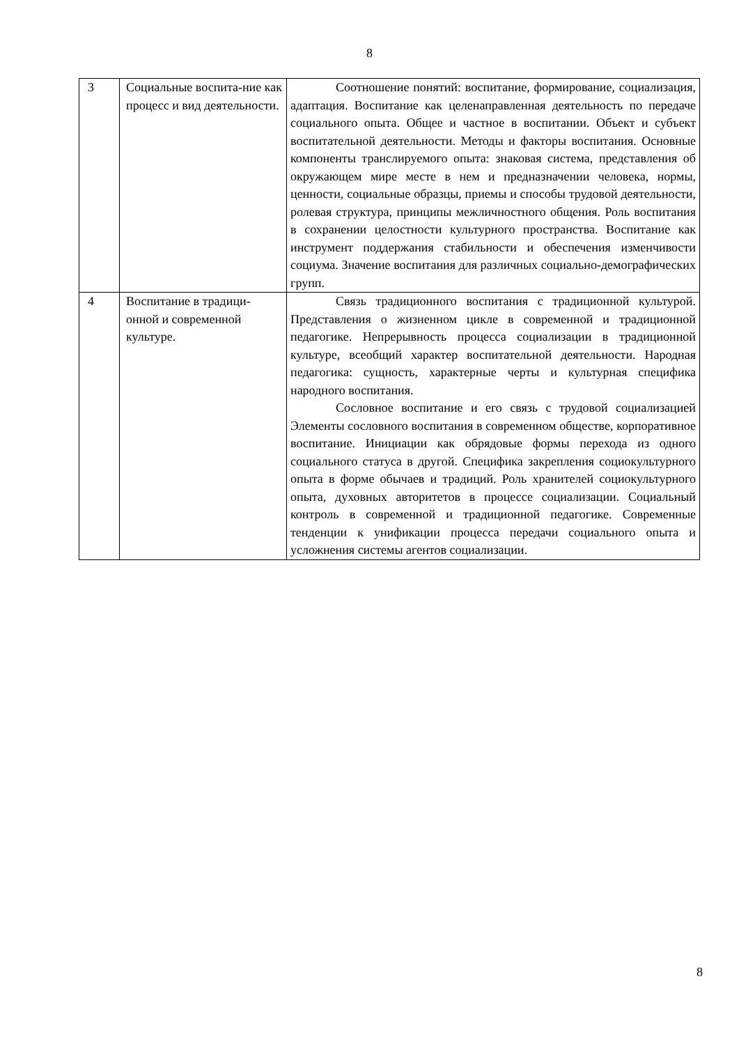8
| 3 | Социальные воспита-ние как процесс и вид деятельности. | Соотношение понятий: воспитание, формирование, социализация, адаптация. Воспитание как целенаправленная деятельность по передаче социального опыта. Общее и частное в воспитании. Объект и субъект воспитательной деятельности. Методы и факторы воспитания. Основные компоненты транслируемого опыта: знаковая система, представления об окружающем мире месте в нем и предназначении человека, нормы, ценности, социальные образцы, приемы и способы трудовой деятельности, ролевая структура, принципы межличностного общения. Роль воспитания в сохранении целостности культурного пространства. Воспитание как инструмент поддержания стабильности и обеспечения изменчивости социума. Значение воспитания для различных социально-демографических групп. |
| 4 | Воспитание в традици-онной и современной культуре. | Связь традиционного воспитания с традиционной культурой. Представления о жизненном цикле в современной и традиционной педагогике. Непрерывность процесса социализации в традиционной культуре, всеобщий характер воспитательной деятельности. Народная педагогика: сущность, характерные черты и культурная специфика народного воспитания. Сословное воспитание и его связь с трудовой социализацией Элементы сословного воспитания в современном обществе, корпоративное воспитание. Инициации как обрядовые формы перехода из одного социального статуса в другой. Специфика закрепления социокультурного опыта в форме обычаев и традиций. Роль хранителей социокультурного опыта, духовных авторитетов в процессе социализации. Социальный контроль в современной и традиционной педагогике. Современные тенденции к унификации процесса передачи социального опыта и усложнения системы агентов социализации. |
8